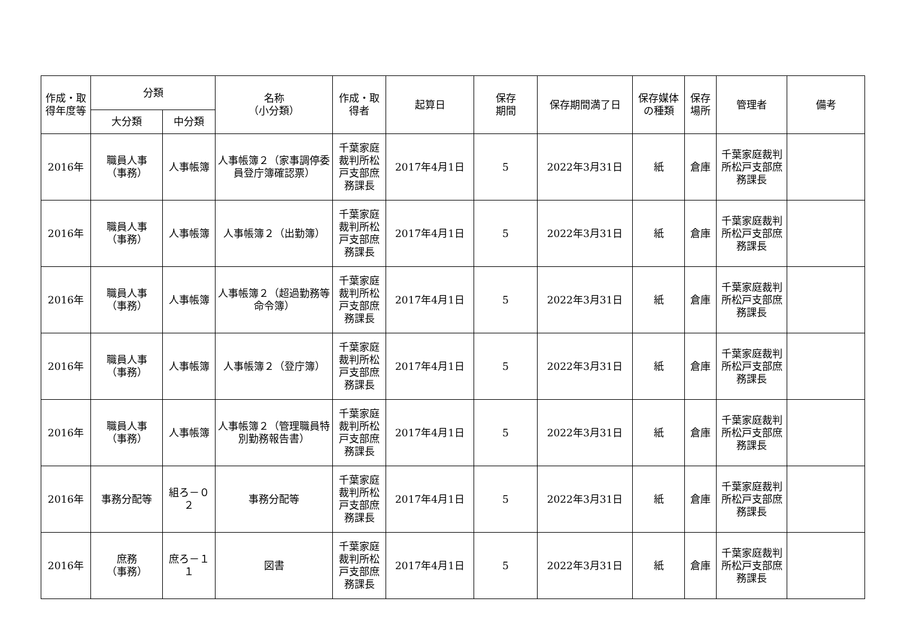| 作成・取得年度等 | 分類 | | 名称 （小分類） | 作成・取得者 | 起算日 | 保存 期間 | 保存期間満了日 | 保存媒体の種類 | 保存場所 | 管理者 | 備考 |
| --- | --- | --- | --- | --- | --- | --- | --- | --- | --- | --- | --- |
| | 大分類 | 中分類 | | | | | | | | | |
| 2016年 | 職員人事 （事務） | 人事帳簿 | 人事帳簿２（家事調停委員登庁簿確認票） | 千葉家庭裁判所松戸支部庶務課長 | 2017年4月1日 | 5 | 2022年3月31日 | 紙 | 倉庫 | 千葉家庭裁判所松戸支部庶務課長 | |
| 2016年 | 職員人事 （事務） | 人事帳簿 | 人事帳簿２（出勤簿） | 千葉家庭裁判所松戸支部庶務課長 | 2017年4月1日 | 5 | 2022年3月31日 | 紙 | 倉庫 | 千葉家庭裁判所松戸支部庶務課長 | |
| 2016年 | 職員人事 （事務） | 人事帳簿 | 人事帳簿２（超過勤務等命令簿） | 千葉家庭裁判所松戸支部庶務課長 | 2017年4月1日 | 5 | 2022年3月31日 | 紙 | 倉庫 | 千葉家庭裁判所松戸支部庶務課長 | |
| 2016年 | 職員人事 （事務） | 人事帳簿 | 人事帳簿２（登庁簿） | 千葉家庭裁判所松戸支部庶務課長 | 2017年4月1日 | 5 | 2022年3月31日 | 紙 | 倉庫 | 千葉家庭裁判所松戸支部庶務課長 | |
| 2016年 | 職員人事 （事務） | 人事帳簿 | 人事帳簿２（管理職員特別勤務報告書） | 千葉家庭裁判所松戸支部庶務課長 | 2017年4月1日 | 5 | 2022年3月31日 | 紙 | 倉庫 | 千葉家庭裁判所松戸支部庶務課長 | |
| 2016年 | 事務分配等 | 組ろ－０２ | 事務分配等 | 千葉家庭裁判所松戸支部庶務課長 | 2017年4月1日 | 5 | 2022年3月31日 | 紙 | 倉庫 | 千葉家庭裁判所松戸支部庶務課長 | |
| 2016年 | 庶務 （事務） | 庶ろ－１１ | 図書 | 千葉家庭裁判所松戸支部庶務課長 | 2017年4月1日 | 5 | 2022年3月31日 | 紙 | 倉庫 | 千葉家庭裁判所松戸支部庶務課長 | |